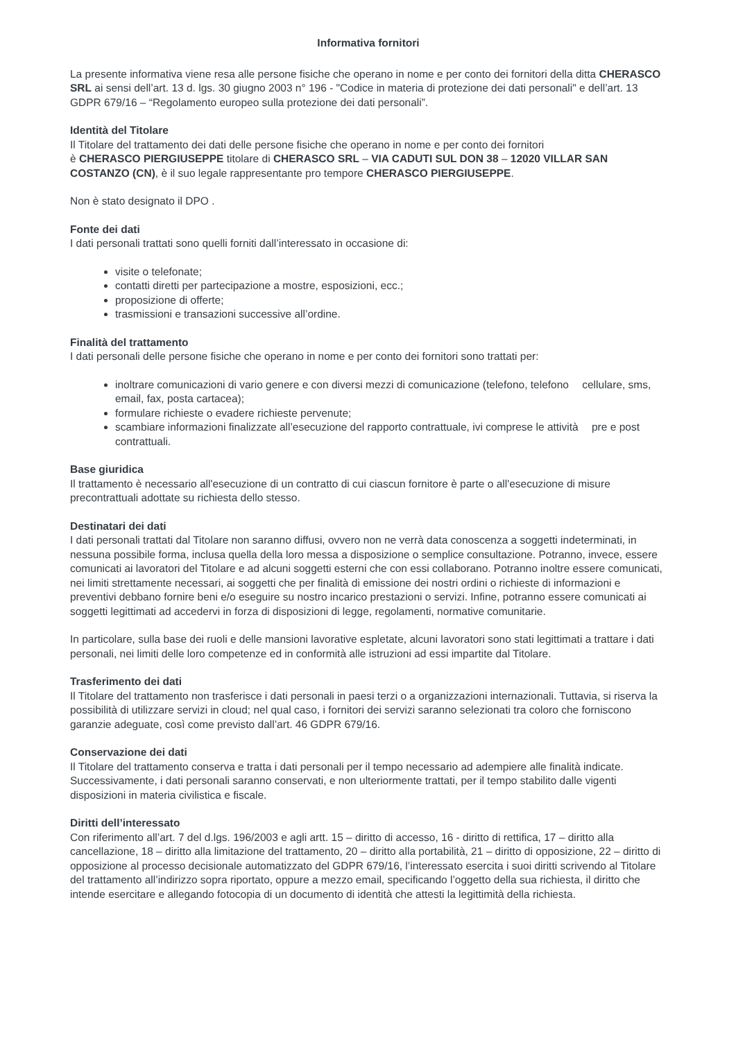Informativa fornitori
La presente informativa viene resa alle persone fisiche che operano in nome e per conto dei fornitori della ditta CHERASCO SRL ai sensi dell’art. 13 d. lgs. 30 giugno 2003 n° 196 - "Codice in materia di protezione dei dati personali" e dell’art. 13 GDPR 679/16 – “Regolamento europeo sulla protezione dei dati personali”.
Identità del Titolare
Il Titolare del trattamento dei dati delle persone fisiche che operano in nome e per conto dei fornitori
è CHERASCO PIERGIUSEPPE titolare di CHERASCO SRL – VIA CADUTI SUL DON 38 – 12020 VILLAR SAN COSTANZO (CN), è il suo legale rappresentante pro tempore CHERASCO PIERGIUSEPPE.
Non è stato designato il DPO .
Fonte dei dati
I dati personali trattati sono quelli forniti dall’interessato in occasione di:
visite o telefonate;
contatti diretti per partecipazione a mostre, esposizioni, ecc.;
proposizione di offerte;
trasmissioni e transazioni successive all’ordine.
Finalità del trattamento
I dati personali delle persone fisiche che operano in nome e per conto dei fornitori sono trattati per:
inoltrare comunicazioni di vario genere e con diversi mezzi di comunicazione (telefono, telefono cellulare, sms, email, fax, posta cartacea);
formulare richieste o evadere richieste pervenute;
scambiare informazioni finalizzate all’esecuzione del rapporto contrattuale, ivi comprese le attività pre e post contrattuali.
Base giuridica
Il trattamento è necessario all'esecuzione di un contratto di cui ciascun fornitore è parte o all'esecuzione di misure precontrattuali adottate su richiesta dello stesso.
Destinatari dei dati
I dati personali trattati dal Titolare non saranno diffusi, ovvero non ne verrà data conoscenza a soggetti indeterminati, in nessuna possibile forma, inclusa quella della loro messa a disposizione o semplice consultazione. Potranno, invece, essere comunicati ai lavoratori del Titolare e ad alcuni soggetti esterni che con essi collaborano. Potranno inoltre essere comunicati, nei limiti strettamente necessari, ai soggetti che per finalità di emissione dei nostri ordini o richieste di informazioni e preventivi debbano fornire beni e/o eseguire su nostro incarico prestazioni o servizi. Infine, potranno essere comunicati ai soggetti legittimati ad accedervi in forza di disposizioni di legge, regolamenti, normative comunitarie.
In particolare, sulla base dei ruoli e delle mansioni lavorative espletate, alcuni lavoratori sono stati legittimati a trattare i dati personali, nei limiti delle loro competenze ed in conformità alle istruzioni ad essi impartite dal Titolare.
Trasferimento dei dati
Il Titolare del trattamento non trasferisce i dati personali in paesi terzi o a organizzazioni internazionali. Tuttavia, si riserva la possibilità di utilizzare servizi in cloud; nel qual caso, i fornitori dei servizi saranno selezionati tra coloro che forniscono garanzie adeguate, così come previsto dall’art. 46 GDPR 679/16.
Conservazione dei dati
Il Titolare del trattamento conserva e tratta i dati personali per il tempo necessario ad adempiere alle finalità indicate. Successivamente, i dati personali saranno conservati, e non ulteriormente trattati, per il tempo stabilito dalle vigenti disposizioni in materia civilistica e fiscale.
Diritti dell’interessato
Con riferimento all’art. 7 del d.lgs. 196/2003 e agli artt. 15 – diritto di accesso, 16 - diritto di rettifica, 17 – diritto alla cancellazione, 18 – diritto alla limitazione del trattamento, 20 – diritto alla portabilità, 21 – diritto di opposizione, 22 – diritto di opposizione al processo decisionale automatizzato del GDPR 679/16, l’interessato esercita i suoi diritti scrivendo al Titolare del trattamento all’indirizzo sopra riportato, oppure a mezzo email, specificando l’oggetto della sua richiesta, il diritto che intende esercitare e allegando fotocopia di un documento di identità che attesti la legittimità della richiesta.